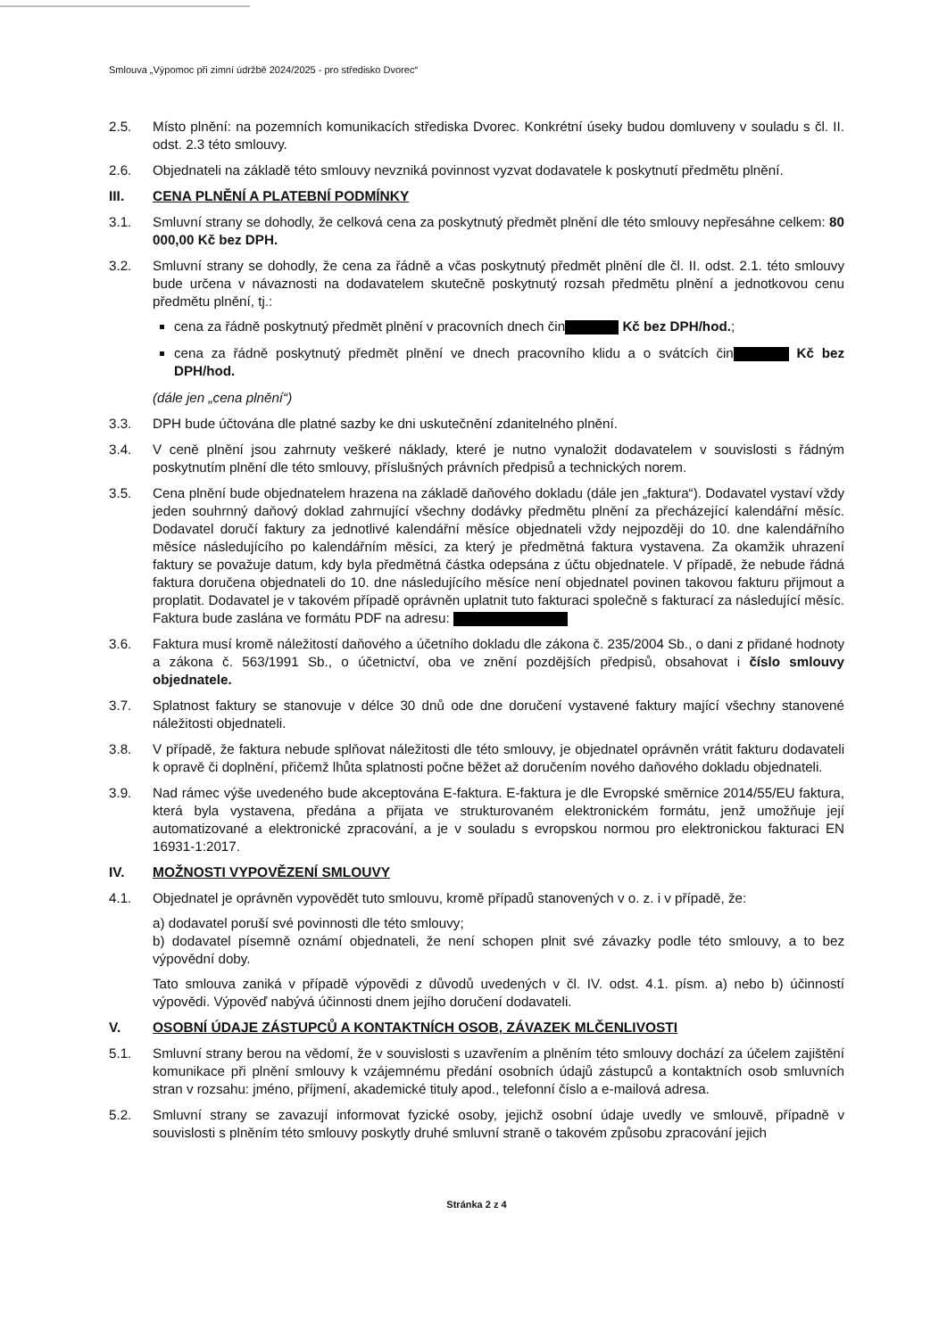Smlouva „Výpomoc při zimní údržbě 2024/2025 - pro středisko Dvorec“
2.5. Místo plnění: na pozemních komunikacích střediska Dvorec. Konkrétní úseky budou domluveny v souladu s čl. II. odst. 2.3 této smlouvy.
2.6. Objednateli na základě této smlouvy nevzniká povinnost vyzvat dodavatele k poskytnutí předmětu plnění.
III. CENA PLNĚNÍ A PLATEBNÍ PODMÍNKY
3.1. Smluvní strany se dohodly, že celková cena za poskytnutý předmět plnění dle této smlouvy nepřesáhne celkem: 80 000,00 Kč bez DPH.
3.2. Smluvní strany se dohodly, že cena za řádně a včas poskytnutý předmět plnění dle čl. II. odst. 2.1. této smlouvy bude určena v návaznosti na dodavatelem skutečně poskytnutý rozsah předmětu plnění a jednotkovou cenu předmětu plnění, tj.:
cena za řádně poskytnutý předmět plnění v pracovních dnech čin Kč bez DPH/hod.;
cena za řádně poskytnutý předmět plnění ve dnech pracovního klidu a o svátcích čin Kč bez DPH/hod.
(dále jen „cena plnění“)
3.3. DPH bude účtována dle platné sazby ke dni uskutečnění zdanitelného plnění.
3.4. V ceně plnění jsou zahrnuty veškeré náklady, které je nutno vynaložit dodavatelem v souvislosti s řádným poskytnutím plnění dle této smlouvy, příslušných právních předpisů a technických norem.
3.5. Cena plnění bude objednatelem hrazena na základě daňového dokladu (dále jen „faktura“). Dodavatel vystaví vždy jeden souhrnný daňový doklad zahrnující všechny dodávky předmětu plnění za přecházející kalendářní měsíc. Dodavatel doručí faktury za jednotlivé kalendářní měsíce objednateli vždy nejpozději do 10. dne kalendářního měsíce následujícího po kalendářním měsíci, za který je předmětná faktura vystavena. Za okamžik uhrazení faktury se považuje datum, kdy byla předmětná částka odepsána z účtu objednatele. V případě, že nebude řádná faktura doručena objednateli do 10. dne následujícího měsíce není objednatel povinen takovou fakturu přijmout a proplatit. Dodavatel je v takovém případě oprávněn uplatnit tuto fakturaci společně s fakturací za následující měsíc. Faktura bude zaslána ve formátu PDF na adresu:
3.6. Faktura musí kromě náležitostí daňového a účetního dokladu dle zákona č. 235/2004 Sb., o dani z přidané hodnoty a zákona č. 563/1991 Sb., o účetnictví, oba ve znění pozdějších předpisů, obsahovat i číslo smlouvy objednatele.
3.7. Splatnost faktury se stanovuje v délce 30 dnů ode dne doručení vystavené faktury mající všechny stanovené náležitosti objednateli.
3.8. V případě, že faktura nebude splňovat náležitosti dle této smlouvy, je objednatel oprávněn vrátit fakturu dodavateli k opravě či doplnění, přičemž lhůta splatnosti počne běžet až doručením nového daňového dokladu objednateli.
3.9. Nad rámec výše uvedeného bude akceptována E-faktura. E-faktura je dle Evropské směrnice 2014/55/EU faktura, která byla vystavena, předána a přijata ve strukturovaném elektronickém formátu, jenž umožňuje její automatizované a elektronické zpracování, a je v souladu s evropskou normou pro elektronickou fakturaci EN 16931-1:2017.
IV. MOŽNOSTI VYPOVĚZENÍ SMLOUVY
4.1. Objednatel je oprávněn vypovědět tuto smlouvu, kromě případů stanovených v o. z. i v případě, že:
a) dodavatel poruší své povinnosti dle této smlouvy;
b) dodavatel písemně oznámí objednateli, že není schopen plnit své závazky podle této smlouvy, a to bez výpovědní doby.
Tato smlouva zaniká v případě výpovědi z důvodů uvedených v čl. IV. odst. 4.1. písm. a) nebo b) účinností výpovědi. Výpověď nabývá účinnosti dnem jejího doručení dodavateli.
V. OSOBNÍ ÚDAJE ZÁSTUPCŮ A KONTAKTNÍCH OSOB, ZÁVAZEK MLČENLIVOSTI
5.1. Smluvní strany berou na vědomí, že v souvislosti s uzavřením a plněním této smlouvy dochází za účelem zajištění komunikace při plnění smlouvy k vzájemnému předání osobních údajů zástupců a kontaktních osob smluvních stran v rozsahu: jméno, příjmení, akademické tituly apod., telefonní číslo a e-mailová adresa.
5.2. Smluvní strany se zavazují informovat fyzické osoby, jejichž osobní údaje uvedly ve smlouvě, případně v souvislosti s plněním této smlouvy poskytly druhé smluvní straně o takovém způsobu zpracování jejich
Stránka 2 z 4